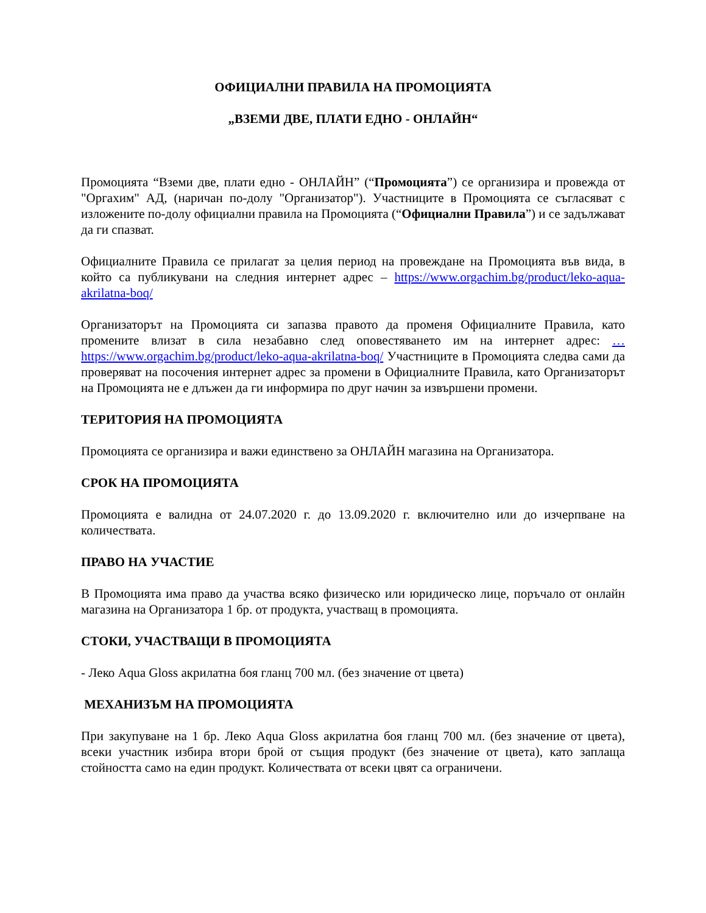ОФИЦИАЛНИ ПРАВИЛА НА ПРОМОЦИЯТА
„ВЗЕМИ ДВЕ, ПЛАТИ ЕДНО - ОНЛАЙН“
Промоцията “Вземи две, плати едно - ОНЛАЙН” (“Промоцията”) се организира и провежда от "Оргахим" АД, (наричан по-долу "Организатор"). Участниците в Промоцията се съгласяват с изложените по-долу официални правила на Промоцията (“Официални Правила”) и се задължават да ги спазват.
Официалните Правила се прилагат за целия период на провеждане на Промоцията във вида, в който са публикувани на следния интернет адрес – https://www.orgachim.bg/product/leko-aqua-akrilatna-boq/
Организаторът на Промоцията си запазва правото да променя Официалните Правила, като промените влизат в сила незабавно след оповестяването им на интернет адрес: …https://www.orgachim.bg/product/leko-aqua-akrilatna-boq/ Участниците в Промоцията следва сами да проверяват на посочения интернет адрес за промени в Официалните Правила, като Организаторът на Промоцията не е длъжен да ги информира по друг начин за извършени промени.
ТЕРИТОРИЯ НА ПРОМОЦИЯТА
Промоцията се организира и важи единствено за ОНЛАЙН магазина на Организатора.
СРОК НА ПРОМОЦИЯТА
Промоцията е валидна от 24.07.2020 г. до 13.09.2020 г. включително или до изчерпване на количествата.
ПРАВО НА УЧАСТИЕ
В Промоцията има право да участва всяко физическо или юридическо лице, поръчало от онлайн магазина на Организатора 1 бр. от продукта, участващ в промоцията.
СТОКИ, УЧАСТВАЩИ В ПРОМОЦИЯТА
- Леко Aqua Gloss акрилатна боя гланц 700 мл. (без значение от цвета)
МЕХАНИЗЪМ НА ПРОМОЦИЯТА
При закупуване на 1 бр. Леко Aqua Gloss акрилатна боя гланц 700 мл. (без значение от цвета), всеки участник избира втори брой от същия продукт (без значение от цвета), като заплаща стойността само на един продукт. Количествата от всеки цвят са ограничени.